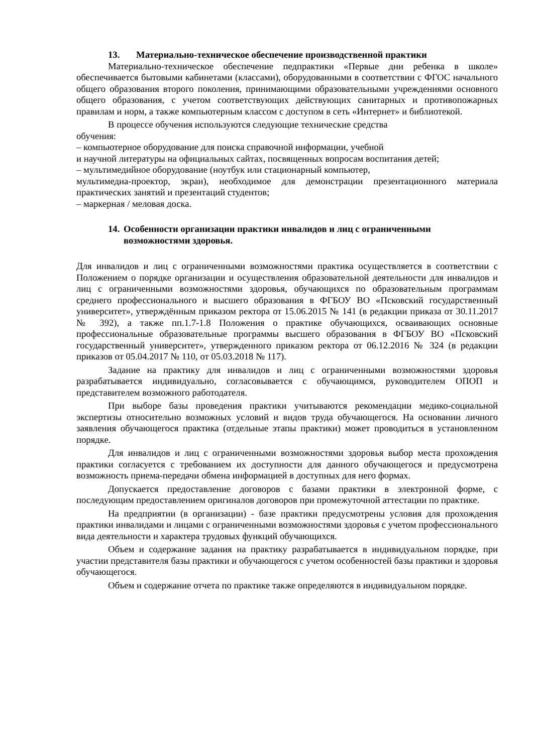13. Материально-техническое обеспечение производственной практики
Материально-техническое обеспечение педпрактики «Первые дни ребенка в школе» обеспечивается бытовыми кабинетами (классами), оборудованными в соответствии с ФГОС начального общего образования второго поколения, принимающими образовательными учреждениями основного общего образования, с учетом соответствующих действующих санитарных и противопожарных правилам и норм, а также компьютерным классом с доступом в сеть «Интернет» и библиотекой.
В процессе обучения используются следующие технические средства
обучения:
– компьютерное оборудование для поиска справочной информации, учебной
и научной литературы на официальных сайтах, посвященных вопросам воспитания детей;
– мультимедийное оборудование (ноутбук или стационарный компьютер,
мультимедиа-проектор, экран), необходимое для демонстрации презентационного материала практических занятий и презентаций студентов;
– маркерная / меловая доска.
14. Особенности организации практики инвалидов и лиц с ограниченными возможностями здоровья.
Для инвалидов и лиц с ограниченными возможностями практика осуществляется в соответствии с Положением о порядке организации и осуществления образовательной деятельности для инвалидов и лиц с ограниченными возможностями здоровья, обучающихся по образовательным программам среднего профессионального и высшего образования в ФГБОУ ВО «Псковский государственный университет», утверждённым приказом ректора от 15.06.2015 № 141 (в редакции приказа от 30.11.2017 № 392), а также пп.1.7-1.8 Положения о практике обучающихся, осваивающих основные профессиональные образовательные программы высшего образования в ФГБОУ ВО «Псковский государственный университет», утвержденного приказом ректора от 06.12.2016 № 324 (в редакции приказов от 05.04.2017 № 110, от 05.03.2018 № 117).
Задание на практику для инвалидов и лиц с ограниченными возможностями здоровья разрабатывается индивидуально, согласовывается с обучающимся, руководителем ОПОП и представителем возможного работодателя.
При выборе базы проведения практики учитываются рекомендации медико-социальной экспертизы относительно возможных условий и видов труда обучающегося. На основании личного заявления обучающегося практика (отдельные этапы практики) может проводиться в установленном порядке.
Для инвалидов и лиц с ограниченными возможностями здоровья выбор места прохождения практики согласуется с требованием их доступности для данного обучающегося и предусмотрена возможность приема-передачи обмена информацией в доступных для него формах.
Допускается предоставление договоров с базами практики в электронной форме, с последующим предоставлением оригиналов договоров при промежуточной аттестации по практике.
На предприятии (в организации) - базе практики предусмотрены условия для прохождения практики инвалидами и лицами с ограниченными возможностями здоровья с учетом профессионального вида деятельности и характера трудовых функций обучающихся.
Объем и содержание задания на практику разрабатывается в индивидуальном порядке, при участии представителя базы практики и обучающегося с учетом особенностей базы практики и здоровья обучающегося.
Объем и содержание отчета по практике также определяются в индивидуальном порядке.